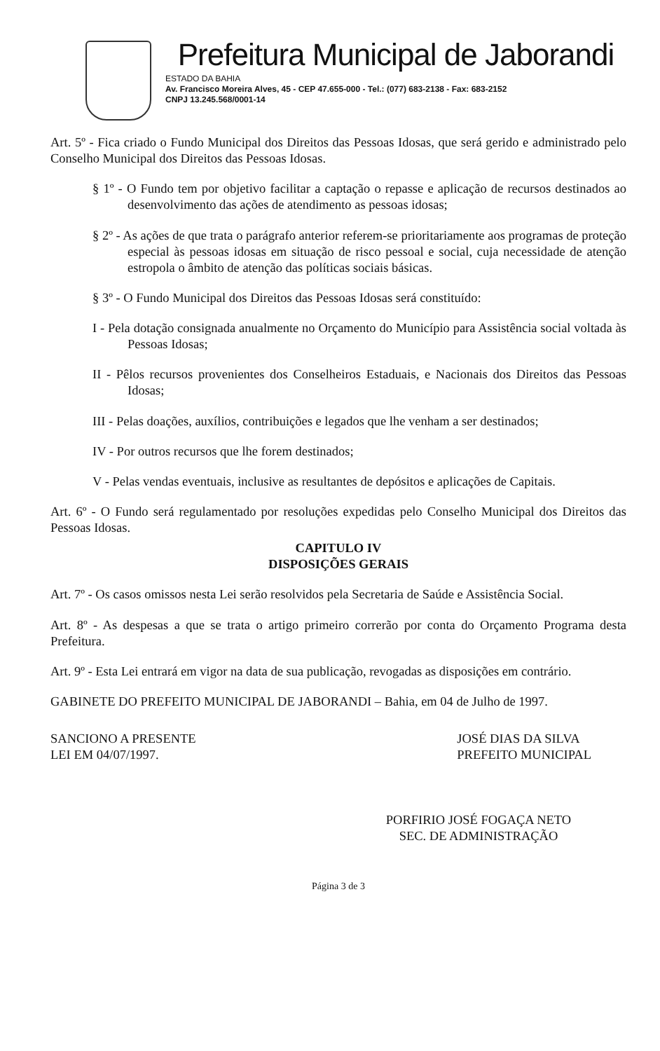Prefeitura Municipal de Jaborandi
ESTADO DA BAHIA
Av. Francisco Moreira Alves, 45 - CEP 47.655-000 - Tel.: (077) 683-2138 - Fax: 683-2152
CNPJ 13.245.568/0001-14
Art. 5º - Fica criado o Fundo Municipal dos Direitos das Pessoas Idosas, que será gerido e administrado pelo Conselho Municipal dos Direitos das Pessoas Idosas.
§ 1º - O Fundo tem por objetivo facilitar a captação o repasse e aplicação de recursos destinados ao desenvolvimento das ações de atendimento as pessoas idosas;
§ 2º - As ações de que trata o parágrafo anterior referem-se prioritariamente aos programas de proteção especial às pessoas idosas em situação de risco pessoal e social, cuja necessidade de atenção estropola o âmbito de atenção das políticas sociais básicas.
§ 3º - O Fundo Municipal dos Direitos das Pessoas Idosas será constituído:
I - Pela dotação consignada anualmente no Orçamento do Município para Assistência social voltada às Pessoas Idosas;
II - Pêlos recursos provenientes dos Conselheiros Estaduais, e Nacionais dos Direitos das Pessoas Idosas;
III - Pelas doações, auxílios, contribuições e legados que lhe venham a ser destinados;
IV - Por outros recursos que lhe forem destinados;
V - Pelas vendas eventuais, inclusive as resultantes de depósitos e aplicações de Capitais.
Art. 6º - O Fundo será regulamentado por resoluções expedidas pelo Conselho Municipal dos Direitos das Pessoas Idosas.
CAPITULO IV
DISPOSIÇÕES GERAIS
Art. 7º - Os casos omissos nesta Lei serão resolvidos pela Secretaria de Saúde e Assistência Social.
Art. 8º - As despesas a que se trata o artigo primeiro correrão por conta do Orçamento Programa desta Prefeitura.
Art. 9º - Esta Lei entrará em vigor na data de sua publicação, revogadas as disposições em contrário.
GABINETE DO PREFEITO MUNICIPAL DE JABORANDI – Bahia, em 04 de Julho de 1997.
SANCIONO A PRESENTE
LEI EM 04/07/1997.
JOSÉ DIAS DA SILVA
PREFEITO MUNICIPAL
PORFIRIO JOSÉ FOGAÇA NETO
SEC. DE ADMINISTRAÇÃO
Página 3 de 3